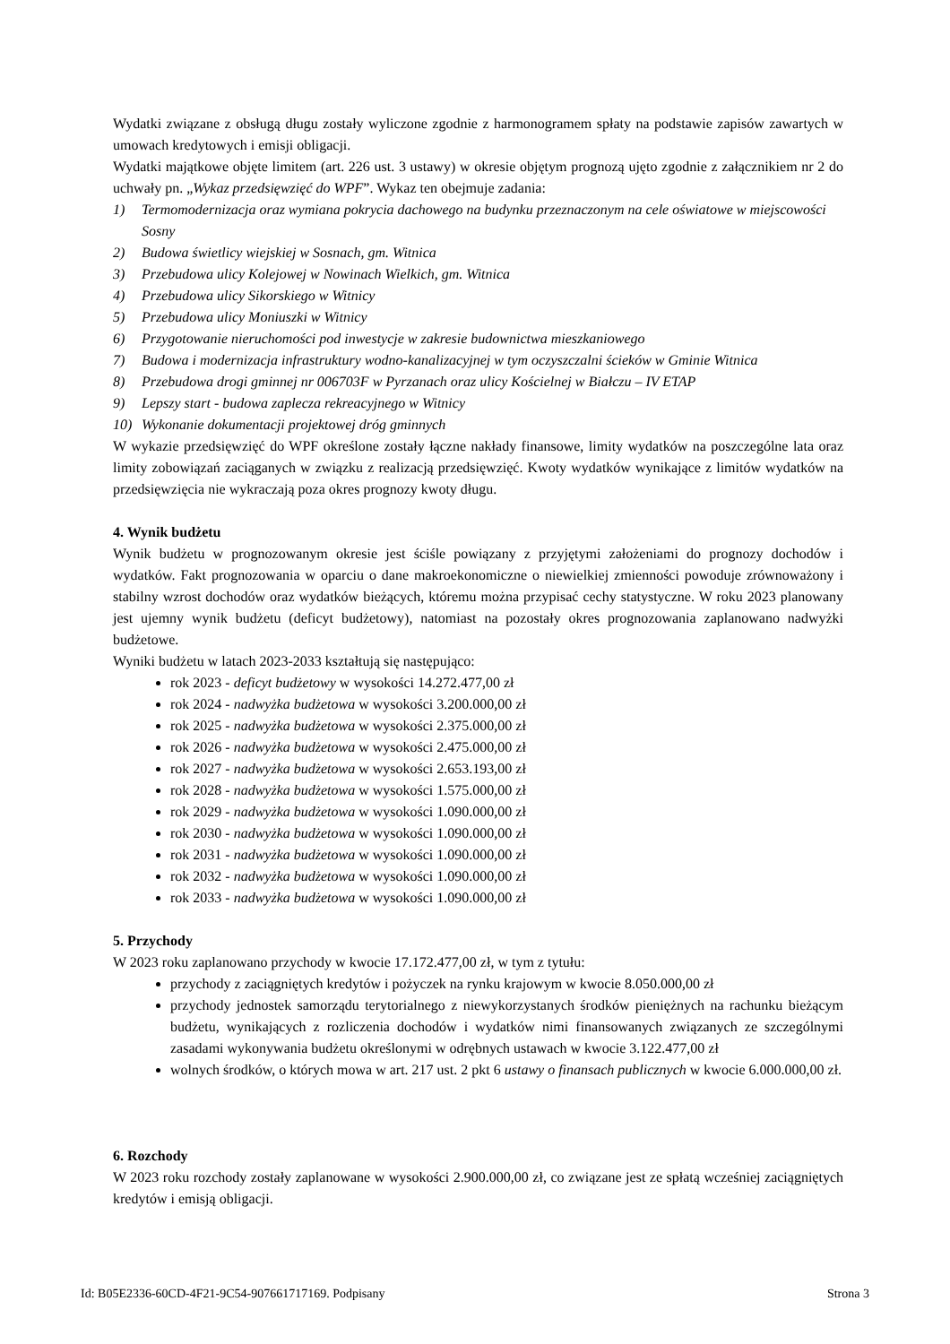Wydatki związane z obsługą długu zostały wyliczone zgodnie z harmonogramem spłaty na podstawie zapisów zawartych w umowach kredytowych i emisji obligacji.
Wydatki majątkowe objęte limitem (art. 226 ust. 3 ustawy) w okresie objętym prognozą ujęto zgodnie z załącznikiem nr 2 do uchwały pn. „Wykaz przedsięwzięć do WPF”. Wykaz ten obejmuje zadania:
1) Termomodernizacja oraz wymiana pokrycia dachowego na budynku przeznaczonym na cele oświatowe w miejscowości Sosny
2) Budowa świetlicy wiejskiej w Sosnach, gm. Witnica
3) Przebudowa ulicy Kolejowej w Nowinach Wielkich, gm. Witnica
4) Przebudowa ulicy Sikorskiego w Witnicy
5) Przebudowa ulicy Moniuszki w Witnicy
6) Przygotowanie nieruchomości pod inwestycje w zakresie budownictwa mieszkaniowego
7) Budowa i modernizacja infrastruktury wodno-kanalizacyjnej w tym oczyszczalni ścieków w Gminie Witnica
8) Przebudowa drogi gminnej nr 006703F w Pyrzanach oraz ulicy Kościelnej w Białczu – IV ETAP
9) Lepszy start - budowa zaplecza rekreacyjnego w Witnicy
10) Wykonanie dokumentacji projektowej dróg gminnych
W wykazie przedsięwzięć do WPF określone zostały łączne nakłady finansowe, limity wydatków na poszczególne lata oraz limity zobowiązań zaciąganych w związku z realizacją przedsięwzięć. Kwoty wydatków wynikające z limitów wydatków na przedsięwzięcia nie wykraczają poza okres prognozy kwoty długu.
4. Wynik budżetu
Wynik budżetu w prognozowanym okresie jest ściśle powiązany z przyjętymi założeniami do prognozy dochodów i wydatków. Fakt prognozowania w oparciu o dane makroekonomiczne o niewielkiej zmienności powoduje zrównoważony i stabilny wzrost dochodów oraz wydatków bieżących, któremu można przypisać cechy statystyczne. W roku 2023 planowany jest ujemny wynik budżetu (deficyt budżetowy), natomiast na pozostały okres prognozowania zaplanowano nadwyżki budżetowe.
Wyniki budżetu w latach 2023-2033 kształtują się następująco:
rok 2023 - deficyt budżetowy w wysokości 14.272.477,00 zł
rok 2024 - nadwyżka budżetowa w wysokości 3.200.000,00 zł
rok 2025 - nadwyżka budżetowa w wysokości 2.375.000,00 zł
rok 2026 - nadwyżka budżetowa w wysokości 2.475.000,00 zł
rok 2027 - nadwyżka budżetowa w wysokości 2.653.193,00 zł
rok 2028 - nadwyżka budżetowa w wysokości 1.575.000,00 zł
rok 2029 - nadwyżka budżetowa w wysokości 1.090.000,00 zł
rok 2030 - nadwyżka budżetowa w wysokości 1.090.000,00 zł
rok 2031 - nadwyżka budżetowa w wysokości 1.090.000,00 zł
rok 2032 - nadwyżka budżetowa w wysokości 1.090.000,00 zł
rok 2033 - nadwyżka budżetowa w wysokości 1.090.000,00 zł
5. Przychody
W 2023 roku zaplanowano przychody w kwocie 17.172.477,00 zł, w tym z tytułu:
przychody z zaciągniętych kredytów i pożyczek na rynku krajowym w kwocie 8.050.000,00 zł
przychody jednostek samorządu terytorialnego z niewykorzystanych środków pieniężnych na rachunku bieżącym budżetu, wynikających z rozliczenia dochodów i wydatków nimi finansowanych związanych ze szczególnymi zasadami wykonywania budżetu określonymi w odrębnych ustawach w kwocie 3.122.477,00 zł
wolnych środków, o których mowa w art. 217 ust. 2 pkt 6 ustawy o finansach publicznych w kwocie 6.000.000,00 zł.
6. Rozchody
W 2023 roku rozchody zostały zaplanowane w wysokości 2.900.000,00 zł, co związane jest ze spłatą wcześniej zaciągniętych kredytów i emisją obligacji.
Id: B05E2336-60CD-4F21-9C54-907661717169. Podpisany Strona 3